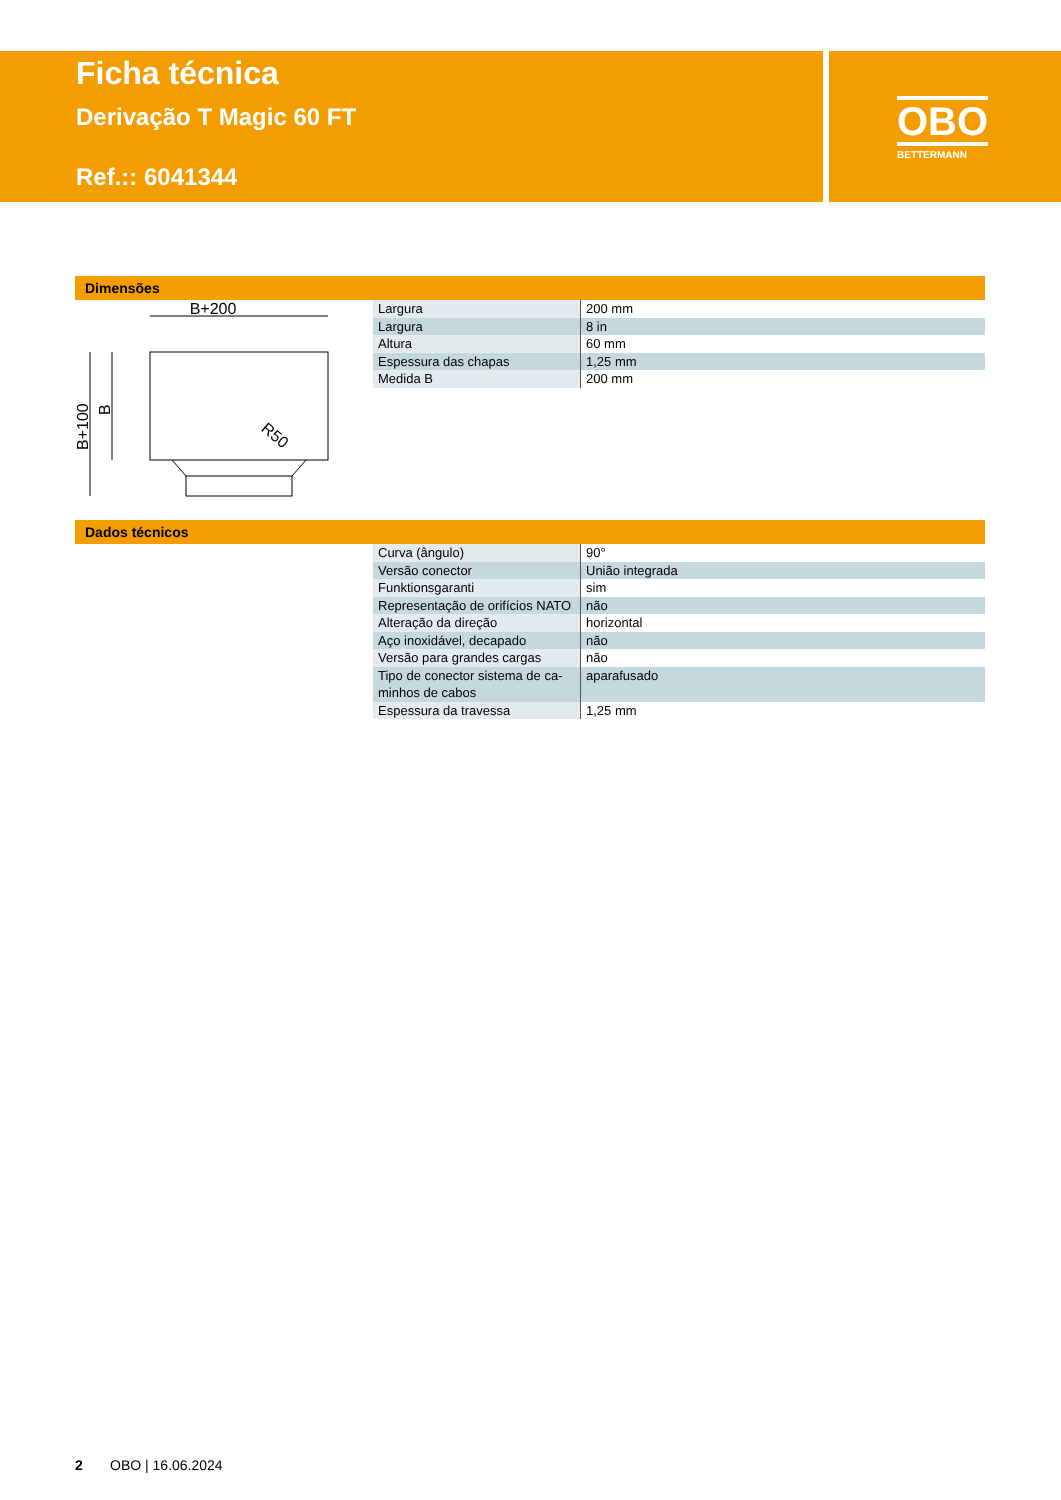Ficha técnica
Derivação T Magic 60 FT
Ref.:: 6041344
OBO
BETTERMANN
Dimensões
B+200
R50
B+100
B
| Largura | 200 mm |
| Largura | 8 in |
| Altura | 60 mm |
| Espessura das chapas | 1,25 mm |
| Medida B | 200 mm |
Dados técnicos
| Curva (ângulo) | 90° |
| Versão conector | União integrada |
| Funktionsgaranti | sim |
| Representação de orifícios NATO | não |
| Alteração da direção | horizontal |
| Aço inoxidável, decapado | não |
| Versão para grandes cargas | não |
| Tipo de conector sistema de ca- minhos de cabos | aparafusado |
| Espessura da travessa | 1,25 mm |
2 OBO | 16.06.2024